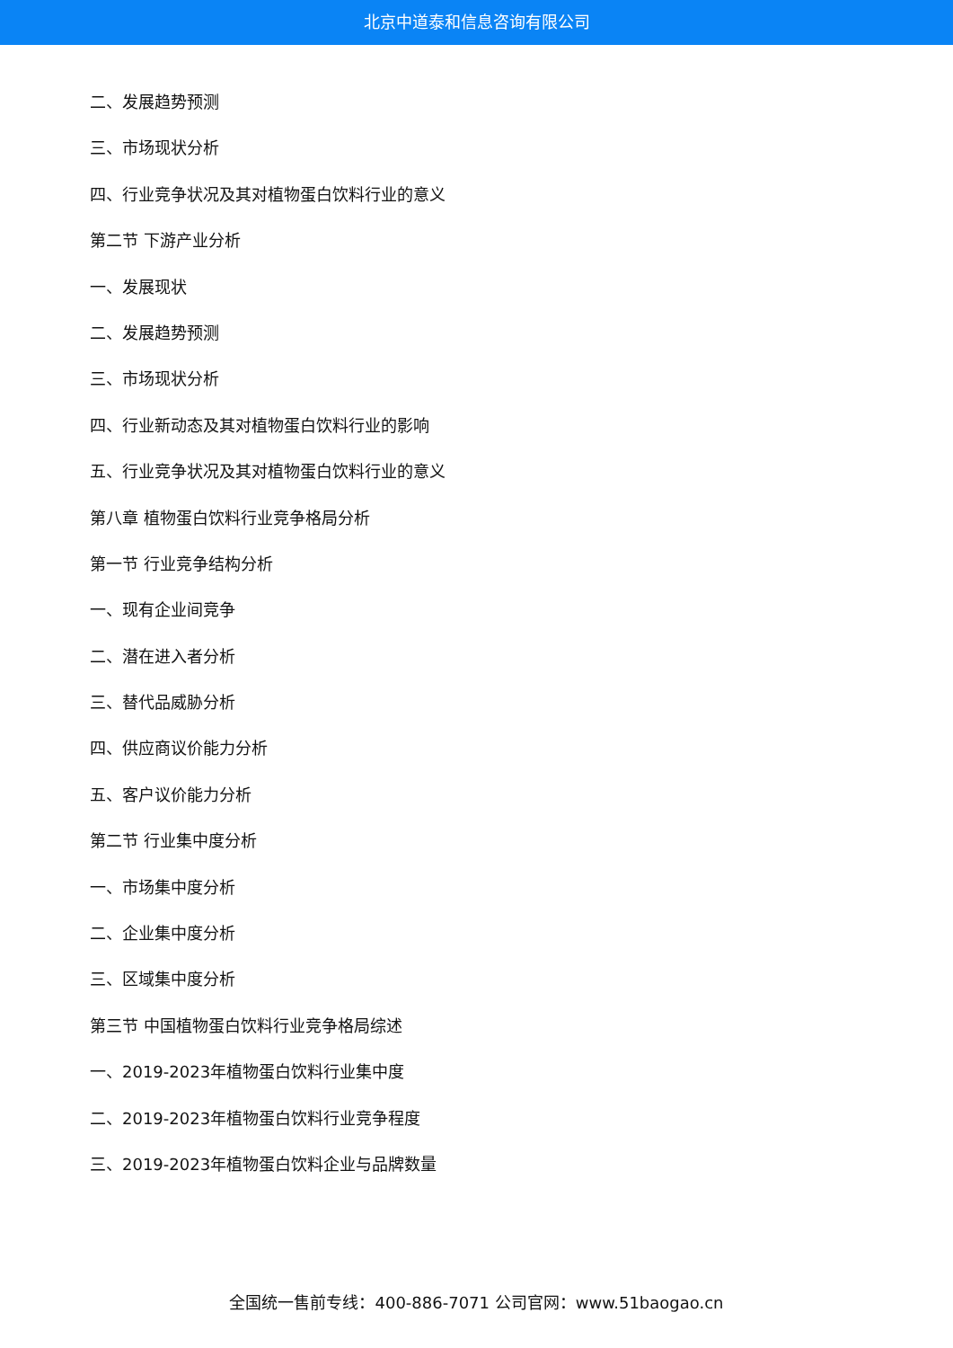北京中道泰和信息咨询有限公司
二、发展趋势预测
三、市场现状分析
四、行业竞争状况及其对植物蛋白饮料行业的意义
第二节 下游产业分析
一、发展现状
二、发展趋势预测
三、市场现状分析
四、行业新动态及其对植物蛋白饮料行业的影响
五、行业竞争状况及其对植物蛋白饮料行业的意义
第八章 植物蛋白饮料行业竞争格局分析
第一节 行业竞争结构分析
一、现有企业间竞争
二、潜在进入者分析
三、替代品威胁分析
四、供应商议价能力分析
五、客户议价能力分析
第二节 行业集中度分析
一、市场集中度分析
二、企业集中度分析
三、区域集中度分析
第三节 中国植物蛋白饮料行业竞争格局综述
一、2019-2023年植物蛋白饮料行业集中度
二、2019-2023年植物蛋白饮料行业竞争程度
三、2019-2023年植物蛋白饮料企业与品牌数量
全国统一售前专线：400-886-7071 公司官网：www.51baogao.cn